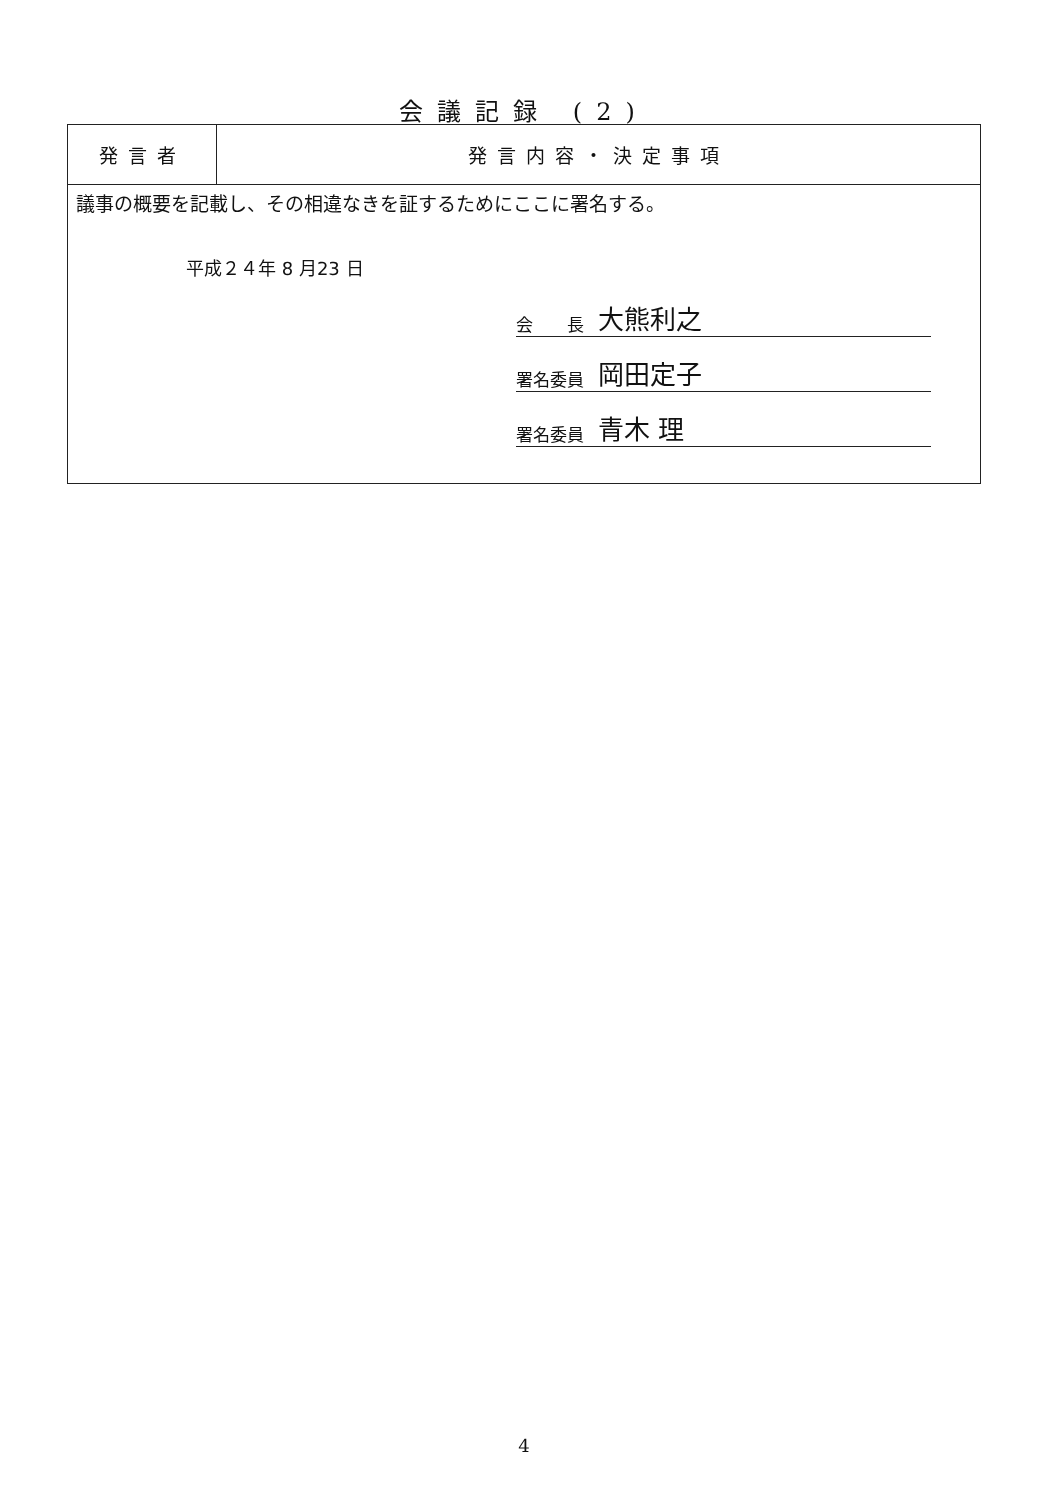会議記録 (2)
| 発言者 | 発言内容・決定事項 |
| --- | --- |
| 議事の概要を記載し、その相違なきを証するためにここに署名する。 平成２４年 8 月23 日 会 長 大熊利之 署名委員 岡田定子 署名委員 青木 理 | |
4